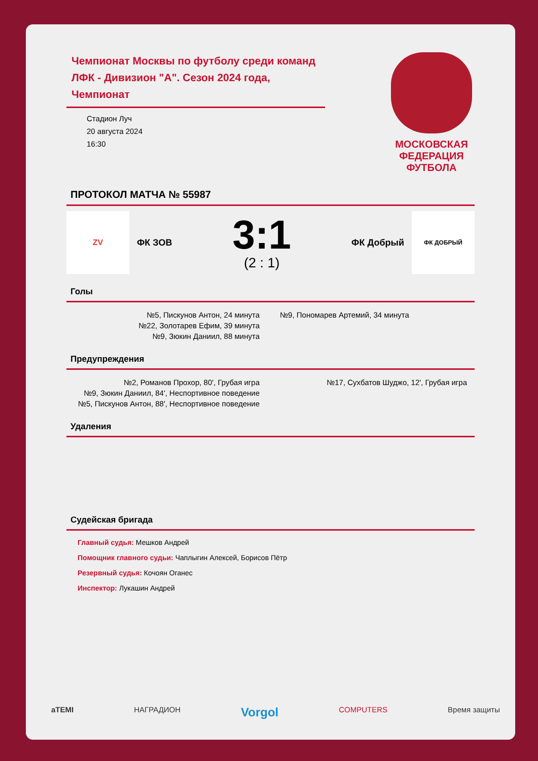Чемпионат Москвы по футболу среди команд ЛФК - Дивизион "А". Сезон 2024 года, Чемпионат
Стадион Луч
20 августа 2024
16:30
МОСКОВСКАЯ
ФЕДЕРАЦИЯ
ФУТБОЛА
ПРОТОКОЛ МАТЧА № 55987
ZV
ФК ЗОВ
3:1
(2 : 1)
ФК Добрый
ФК ДОБРЫЙ
Голы
№5, Пискунов Антон, 24 минута
№22, Золотарев Ефим, 39 минута
№9, Зюкин Даниил, 88 минута
№9, Пономарев Артемий, 34 минута
Предупреждения
№2, Романов Прохор, 80', Грубая игра
№9, Зюкин Даниил, 84', Неспортивное поведение
№5, Пискунов Антон, 88', Неспортивное поведение
№17, Сухбатов Шуджо, 12', Грубая игра
Удаления
Судейская бригада
Главный судья: Мешков Андрей
Помощник главного судьи: Чаплыгин Алексей, Борисов Пётр
Резервный судья: Кочоян Оганес
Инспектор: Лукашин Андрей
aTEMI НАГРАДИОН Vorgol COMPUTERS Время защиты